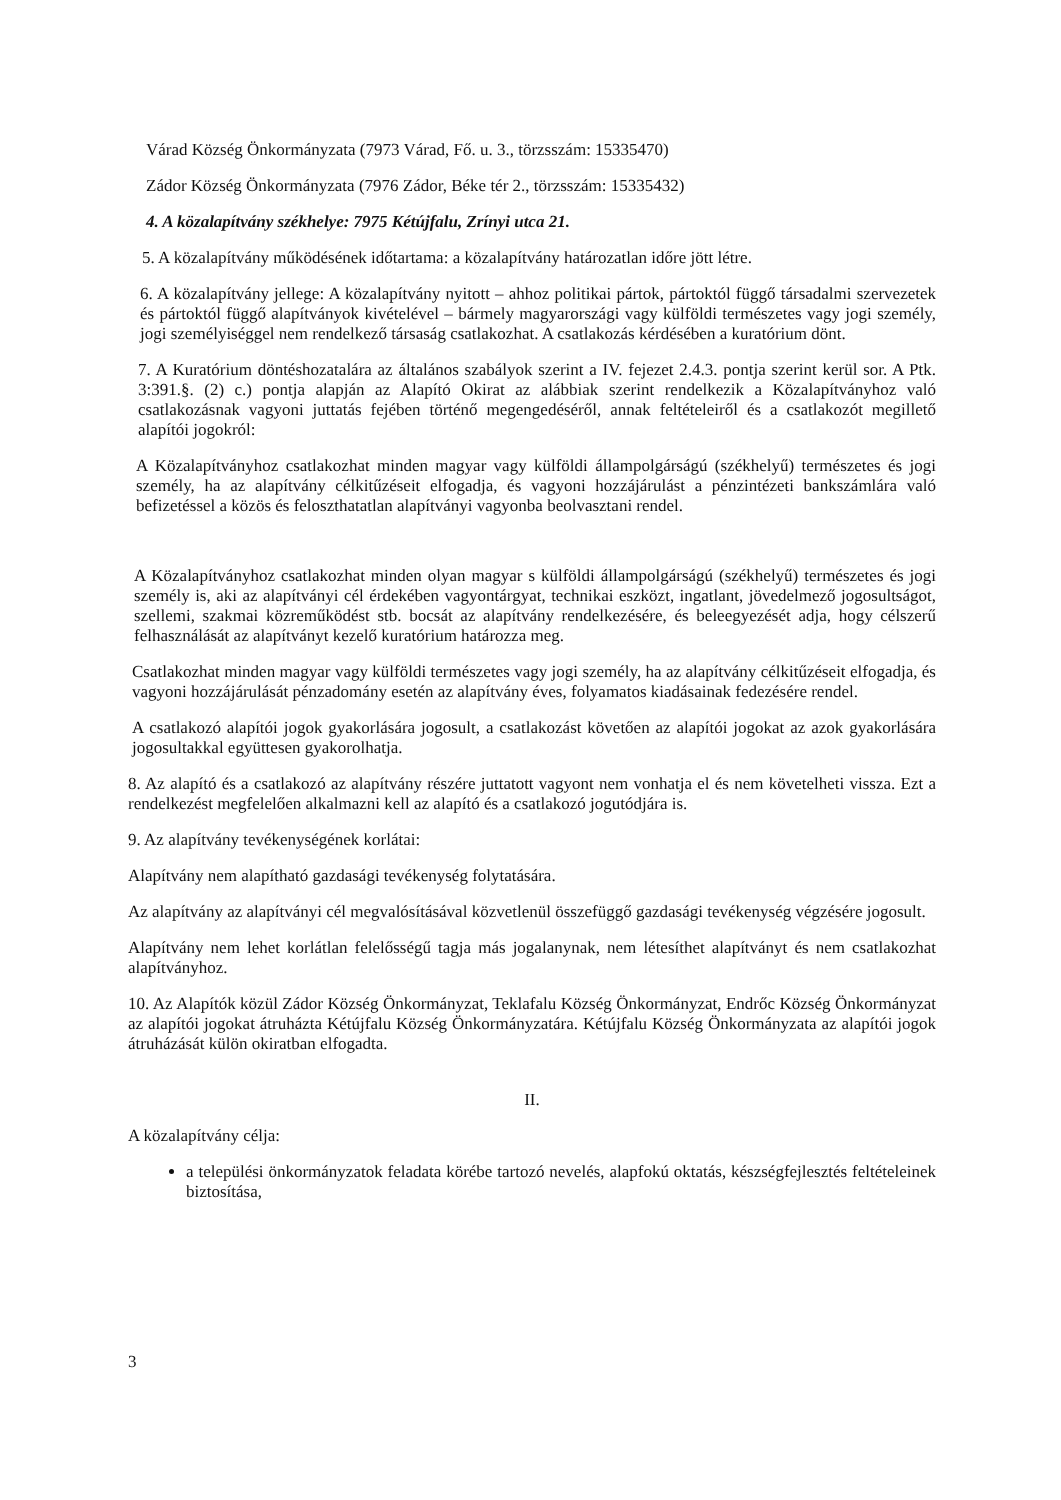Várad Község Önkormányzata (7973 Várad, Fő. u. 3., törzsszám: 15335470)
Zádor Község Önkormányzata (7976 Zádor, Béke tér 2., törzsszám: 15335432)
4. A közalapítvány székhelye: 7975 Kétújfalu, Zrínyi utca 21.
5. A közalapítvány működésének időtartama: a közalapítvány határozatlan időre jött létre.
6. A közalapítvány jellege: A közalapítvány nyitott – ahhoz politikai pártok, pártoktól függő társadalmi szervezetek és pártoktól függő alapítványok kivételével – bármely magyarországi vagy külföldi természetes vagy jogi személy, jogi személyiséggel nem rendelkező társaság csatlakozhat. A csatlakozás kérdésében a kuratórium dönt.
7. A Kuratórium döntéshozatalára az általános szabályok szerint a IV. fejezet 2.4.3. pontja szerint kerül sor. A Ptk. 3:391.§. (2) c.) pontja alapján az Alapító Okirat az alábbiak szerint rendelkezik a Közalapítványhoz való csatlakozásnak vagyoni juttatás fejében történő megengedéséről, annak feltételeiről és a csatlakozót megillető alapítói jogokról:
A Közalapítványhoz csatlakozhat minden magyar vagy külföldi állampolgárságú (székhelyű) természetes és jogi személy, ha az alapítvány célkitűzéseit elfogadja, és vagyoni hozzájárulást a pénzintézeti bankszámlára való befizetéssel a közös és feloszthatatlan alapítványi vagyonba beolvasztani rendel.
A Közalapítványhoz csatlakozhat minden olyan magyar s külföldi állampolgárságú (székhelyű) természetes és jogi személy is, aki az alapítványi cél érdekében vagyontárgyat, technikai eszközt, ingatlant, jövedelmező jogosultságot, szellemi, szakmai közreműködést stb. bocsát az alapítvány rendelkezésére, és beleegyezését adja, hogy célszerű felhasználását az alapítványt kezelő kuratórium határozza meg.
Csatlakozhat minden magyar vagy külföldi természetes vagy jogi személy, ha az alapítvány célkitűzéseit elfogadja, és vagyoni hozzájárulását pénzadomány esetén az alapítvány éves, folyamatos kiadásainak fedezésére rendel.
A csatlakozó alapítói jogok gyakorlására jogosult, a csatlakozást követően az alapítói jogokat az azok gyakorlására jogosultakkal együttesen gyakorolhatja.
8. Az alapító és a csatlakozó az alapítvány részére juttatott vagyont nem vonhatja el és nem követelheti vissza. Ezt a rendelkezést megfelelően alkalmazni kell az alapító és a csatlakozó jogutódjára is.
9. Az alapítvány tevékenységének korlátai:
Alapítvány nem alapítható gazdasági tevékenység folytatására.
Az alapítvány az alapítványi cél megvalósításával közvetlenül összefüggő gazdasági tevékenység végzésére jogosult.
Alapítvány nem lehet korlátlan felelősségű tagja más jogalanynak, nem létesíthet alapítványt és nem csatlakozhat alapítványhoz.
10. Az Alapítók közül Zádor Község Önkormányzat, Teklafalu Község Önkormányzat, Endrőc Község Önkormányzat az alapítói jogokat átruházta Kétújfalu Község Önkormányzatára. Kétújfalu Község Önkormányzata az alapítói jogok átruházását külön okiratban elfogadta.
II.
A közalapítvány célja:
a települési önkormányzatok feladata körébe tartozó nevelés, alapfokú oktatás, készségfejlesztés feltételeinek biztosítása,
3